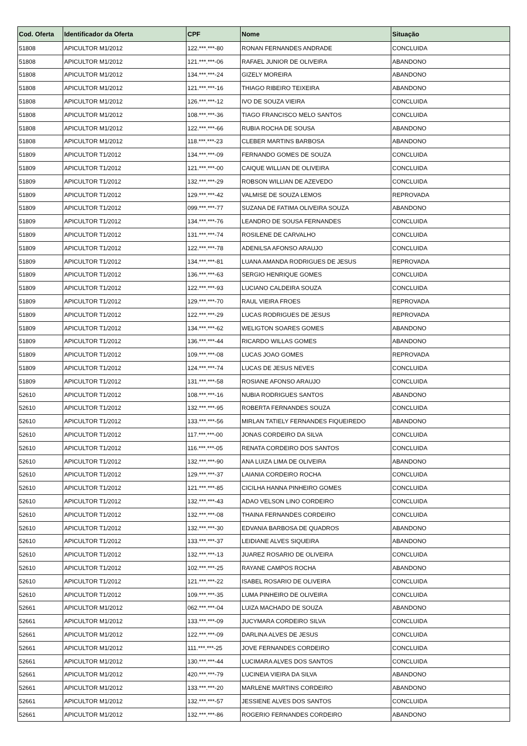| Cod. Oferta | Identificador da Oferta | CPF | Nome | Situação |
| --- | --- | --- | --- | --- |
| 51808 | APICULTOR M1/2012 | 122.***.***-80 | RONAN FERNANDES ANDRADE | CONCLUIDA |
| 51808 | APICULTOR M1/2012 | 121.***.***-06 | RAFAEL JUNIOR DE OLIVEIRA | ABANDONO |
| 51808 | APICULTOR M1/2012 | 134.***.***-24 | GIZELY MOREIRA | ABANDONO |
| 51808 | APICULTOR M1/2012 | 121.***.***-16 | THIAGO RIBEIRO TEIXEIRA | ABANDONO |
| 51808 | APICULTOR M1/2012 | 126.***.***-12 | IVO DE SOUZA VIEIRA | CONCLUIDA |
| 51808 | APICULTOR M1/2012 | 108.***.***-36 | TIAGO FRANCISCO MELO SANTOS | CONCLUIDA |
| 51808 | APICULTOR M1/2012 | 122.***.***-66 | RUBIA ROCHA DE SOUSA | ABANDONO |
| 51808 | APICULTOR M1/2012 | 118.***.***-23 | CLEBER MARTINS BARBOSA | ABANDONO |
| 51809 | APICULTOR T1/2012 | 134.***.***-09 | FERNANDO GOMES DE SOUZA | CONCLUIDA |
| 51809 | APICULTOR T1/2012 | 121.***.***-00 | CAIQUE WILLIAN DE OLIVEIRA | CONCLUIDA |
| 51809 | APICULTOR T1/2012 | 132.***.***-29 | ROBSON WILLIAN DE AZEVEDO | CONCLUIDA |
| 51809 | APICULTOR T1/2012 | 129.***.***-42 | VALMISE DE SOUZA LEMOS | REPROVADA |
| 51809 | APICULTOR T1/2012 | 099.***.***-77 | SUZANA DE FATIMA OLIVEIRA SOUZA | ABANDONO |
| 51809 | APICULTOR T1/2012 | 134.***.***-76 | LEANDRO DE SOUSA FERNANDES | CONCLUIDA |
| 51809 | APICULTOR T1/2012 | 131.***.***-74 | ROSILENE DE CARVALHO | CONCLUIDA |
| 51809 | APICULTOR T1/2012 | 122.***.***-78 | ADENILSA AFONSO ARAUJO | CONCLUIDA |
| 51809 | APICULTOR T1/2012 | 134.***.***-81 | LUANA AMANDA RODRIGUES DE JESUS | REPROVADA |
| 51809 | APICULTOR T1/2012 | 136.***.***-63 | SERGIO HENRIQUE GOMES | CONCLUIDA |
| 51809 | APICULTOR T1/2012 | 122.***.***-93 | LUCIANO CALDEIRA SOUZA | CONCLUIDA |
| 51809 | APICULTOR T1/2012 | 129.***.***-70 | RAUL VIEIRA FROES | REPROVADA |
| 51809 | APICULTOR T1/2012 | 122.***.***-29 | LUCAS RODRIGUES DE JESUS | REPROVADA |
| 51809 | APICULTOR T1/2012 | 134.***.***-62 | WELIGTON SOARES GOMES | ABANDONO |
| 51809 | APICULTOR T1/2012 | 136.***.***-44 | RICARDO WILLAS GOMES | ABANDONO |
| 51809 | APICULTOR T1/2012 | 109.***.***-08 | LUCAS JOAO GOMES | REPROVADA |
| 51809 | APICULTOR T1/2012 | 124.***.***-74 | LUCAS DE JESUS NEVES | CONCLUIDA |
| 51809 | APICULTOR T1/2012 | 131.***.***-58 | ROSIANE AFONSO ARAUJO | CONCLUIDA |
| 52610 | APICULTOR T1/2012 | 108.***.***-16 | NUBIA RODRIGUES SANTOS | ABANDONO |
| 52610 | APICULTOR T1/2012 | 132.***.***-95 | ROBERTA FERNANDES SOUZA | CONCLUIDA |
| 52610 | APICULTOR T1/2012 | 133.***.***-56 | MIRLAN TATIELY FERNANDES FIQUEIREDO | ABANDONO |
| 52610 | APICULTOR T1/2012 | 117.***.***-00 | JONAS CORDEIRO DA SILVA | CONCLUIDA |
| 52610 | APICULTOR T1/2012 | 116.***.***-05 | RENATA CORDEIRO DOS SANTOS | CONCLUIDA |
| 52610 | APICULTOR T1/2012 | 132.***.***-90 | ANA LUIZA LIMA DE OLIVEIRA | ABANDONO |
| 52610 | APICULTOR T1/2012 | 129.***.***-37 | LAIANIA CORDEIRO ROCHA | CONCLUIDA |
| 52610 | APICULTOR T1/2012 | 121.***.***-85 | CICILHA HANNA PINHEIRO GOMES | CONCLUIDA |
| 52610 | APICULTOR T1/2012 | 132.***.***-43 | ADAO VELSON LINO CORDEIRO | CONCLUIDA |
| 52610 | APICULTOR T1/2012 | 132.***.***-08 | THAINA FERNANDES CORDEIRO | CONCLUIDA |
| 52610 | APICULTOR T1/2012 | 132.***.***-30 | EDVANIA BARBOSA DE QUADROS | ABANDONO |
| 52610 | APICULTOR T1/2012 | 133.***.***-37 | LEIDIANE ALVES SIQUEIRA | ABANDONO |
| 52610 | APICULTOR T1/2012 | 132.***.***-13 | JUAREZ ROSARIO DE OLIVEIRA | CONCLUIDA |
| 52610 | APICULTOR T1/2012 | 102.***.***-25 | RAYANE CAMPOS ROCHA | ABANDONO |
| 52610 | APICULTOR T1/2012 | 121.***.***-22 | ISABEL ROSARIO DE OLIVEIRA | CONCLUIDA |
| 52610 | APICULTOR T1/2012 | 109.***.***-35 | LUMA PINHEIRO DE OLIVEIRA | CONCLUIDA |
| 52661 | APICULTOR M1/2012 | 062.***.***-04 | LUIZA MACHADO DE SOUZA | ABANDONO |
| 52661 | APICULTOR M1/2012 | 133.***.***-09 | JUCYMARA CORDEIRO SILVA | CONCLUIDA |
| 52661 | APICULTOR M1/2012 | 122.***.***-09 | DARLINA ALVES DE JESUS | CONCLUIDA |
| 52661 | APICULTOR M1/2012 | 111.***.***-25 | JOVE FERNANDES CORDEIRO | CONCLUIDA |
| 52661 | APICULTOR M1/2012 | 130.***.***-44 | LUCIMARA ALVES DOS SANTOS | CONCLUIDA |
| 52661 | APICULTOR M1/2012 | 420.***.***-79 | LUCINEIA VIEIRA DA SILVA | ABANDONO |
| 52661 | APICULTOR M1/2012 | 133.***.***-20 | MARLENE MARTINS CORDEIRO | ABANDONO |
| 52661 | APICULTOR M1/2012 | 132.***.***-57 | JESSIENE ALVES DOS SANTOS | CONCLUIDA |
| 52661 | APICULTOR M1/2012 | 132.***.***-86 | ROGERIO FERNANDES CORDEIRO | ABANDONO |